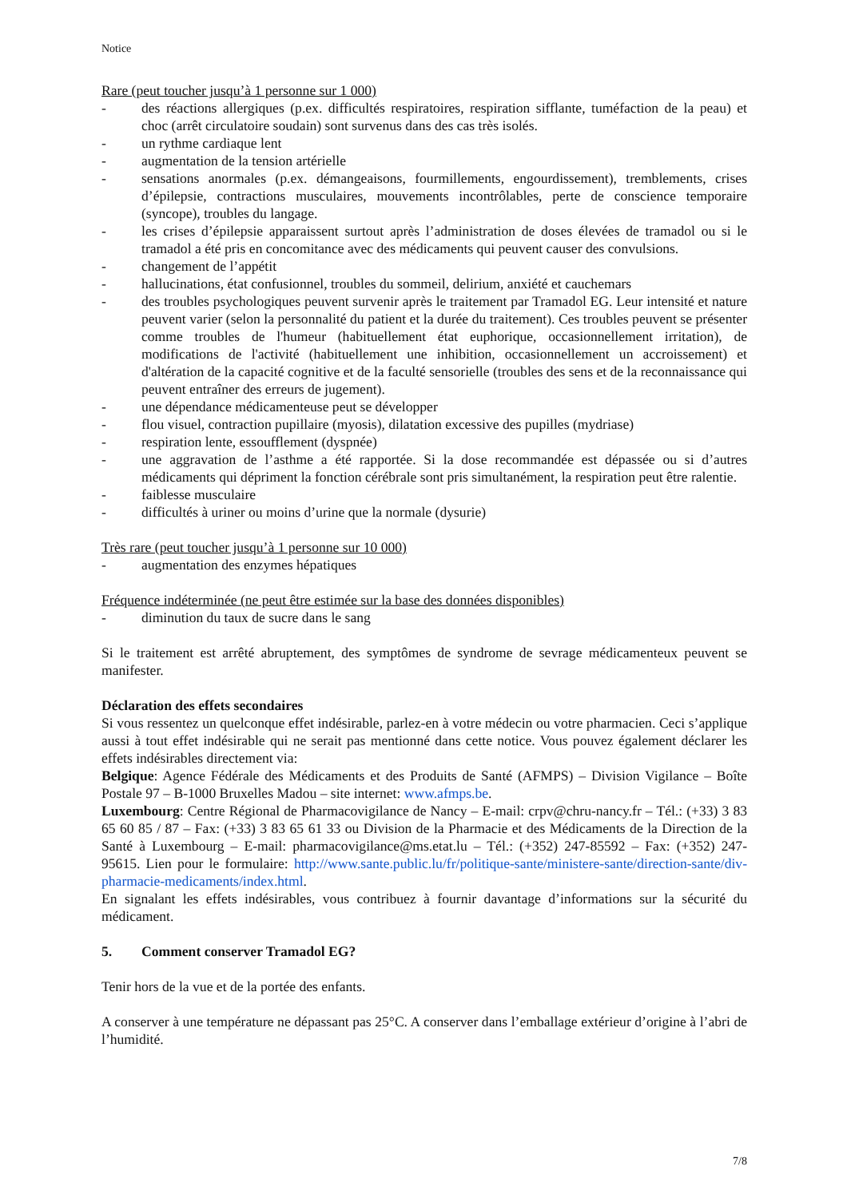Notice
Rare (peut toucher jusqu’à 1 personne sur 1 000)
- des réactions allergiques (p.ex. difficultés respiratoires, respiration sifflante, tuméfaction de la peau) et choc (arrêt circulatoire soudain) sont survenus dans des cas très isolés.
- un rythme cardiaque lent
- augmentation de la tension artérielle
- sensations anormales (p.ex. démangeaisons, fourmillements, engourdissement), tremblements, crises d’épilepsie, contractions musculaires, mouvements incontrôlables, perte de conscience temporaire (syncope), troubles du langage.
- les crises d’épilepsie apparaissent surtout après l’administration de doses élevées de tramadol ou si le tramadol a été pris en concomitance avec des médicaments qui peuvent causer des convulsions.
- changement de l’appétit
- hallucinations, état confusionnel, troubles du sommeil, delirium, anxiété et cauchemars
- des troubles psychologiques peuvent survenir après le traitement par Tramadol EG. Leur intensité et nature peuvent varier (selon la personnalité du patient et la durée du traitement). Ces troubles peuvent se présenter comme troubles de l'humeur (habituellement état euphorique, occasionnellement irritation), de modifications de l'activité (habituellement une inhibition, occasionnellement un accroissement) et d'altération de la capacité cognitive et de la faculté sensorielle (troubles des sens et de la reconnaissance qui peuvent entraîner des erreurs de jugement).
- une dépendance médicamenteuse peut se développer
- flou visuel, contraction pupillaire (myosis), dilatation excessive des pupilles (mydriase)
- respiration lente, essoufflement (dyspnée)
- une aggravation de l’asthme a été rapportée. Si la dose recommandée est dépassée ou si d’autres médicaments qui dépriment la fonction cérébrale sont pris simultanément, la respiration peut être ralentie.
- faiblesse musculaire
- difficultés à uriner ou moins d’urine que la normale (dysurie)
Très rare (peut toucher jusqu’à 1 personne sur 10 000)
- augmentation des enzymes hépatiques
Fréquence indéterminée (ne peut être estimée sur la base des données disponibles)
- diminution du taux de sucre dans le sang
Si le traitement est arrêté abruptement, des symptômes de syndrome de sevrage médicamenteux peuvent se manifester.
Déclaration des effets secondaires
Si vous ressentez un quelconque effet indésirable, parlez-en à votre médecin ou votre pharmacien. Ceci s’applique aussi à tout effet indésirable qui ne serait pas mentionné dans cette notice. Vous pouvez également déclarer les effets indésirables directement via:
Belgique: Agence Fédérale des Médicaments et des Produits de Santé (AFMPS) – Division Vigilance – Boîte Postale 97 – B-1000 Bruxelles Madou – site internet: www.afmps.be.
Luxembourg: Centre Régional de Pharmacovigilance de Nancy – E-mail: crpv@chru-nancy.fr – Tél.: (+33) 3 83 65 60 85 / 87 – Fax: (+33) 3 83 65 61 33 ou Division de la Pharmacie et des Médicaments de la Direction de la Santé à Luxembourg – E-mail: pharmacovigilance@ms.etat.lu – Tél.: (+352) 247-85592 – Fax: (+352) 247-95615. Lien pour le formulaire: http://www.sante.public.lu/fr/politique-sante/ministere-sante/direction-sante/div-pharmacie-medicaments/index.html.
En signalant les effets indésirables, vous contribuez à fournir davantage d’informations sur la sécurité du médicament.
5. Comment conserver Tramadol EG?
Tenir hors de la vue et de la portée des enfants.
A conserver à une température ne dépassant pas 25°C. A conserver dans l’emballage extérieur d’origine à l’abri de l’humidité.
7/8